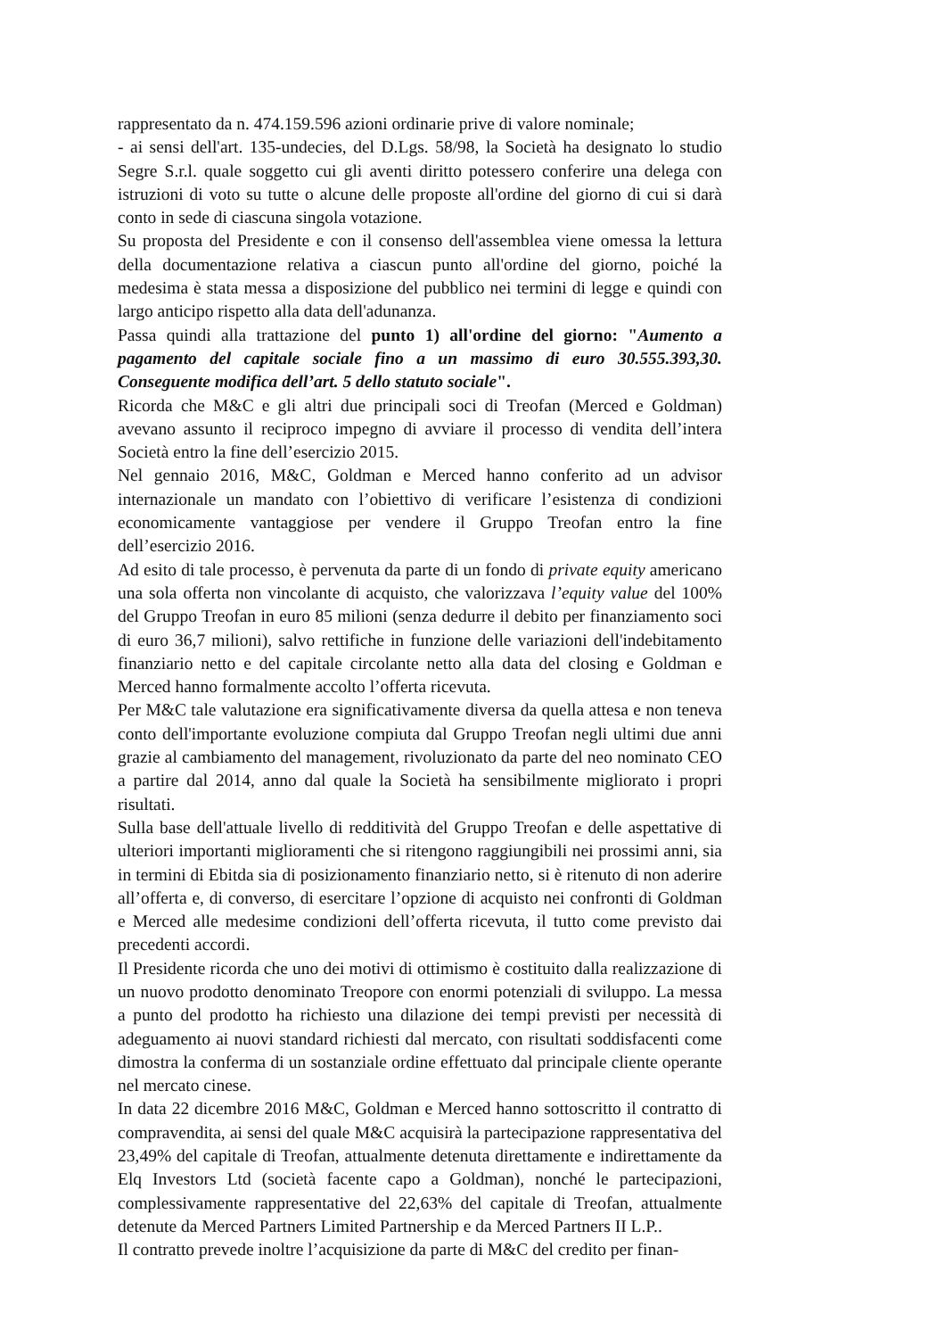rappresentato da n. 474.159.596 azioni ordinarie prive di valore nominale;
- ai sensi dell'art. 135-undecies, del D.Lgs. 58/98, la Società ha designato lo studio Segre S.r.l. quale soggetto cui gli aventi diritto potessero conferire una delega con istruzioni di voto su tutte o alcune delle proposte all'ordine del giorno di cui si darà conto in sede di ciascuna singola votazione.
Su proposta del Presidente e con il consenso dell'assemblea viene omessa la lettura della documentazione relativa a ciascun punto all'ordine del giorno, poiché la medesima è stata messa a disposizione del pubblico nei termini di legge e quindi con largo anticipo rispetto alla data dell'adunanza.
Passa quindi alla trattazione del punto 1) all'ordine del giorno: "Aumento a pagamento del capitale sociale fino a un massimo di euro 30.555.393,30. Conseguente modifica dell’art. 5 dello statuto sociale".
Ricorda che M&C e gli altri due principali soci di Treofan (Merced e Goldman) avevano assunto il reciproco impegno di avviare il processo di vendita dell’intera Società entro la fine dell’esercizio 2015.
Nel gennaio 2016, M&C, Goldman e Merced hanno conferito ad un advisor internazionale un mandato con l’obiettivo di verificare l’esistenza di condizioni economicamente vantaggiose per vendere il Gruppo Treofan entro la fine dell’esercizio 2016.
Ad esito di tale processo, è pervenuta da parte di un fondo di private equity americano una sola offerta non vincolante di acquisto, che valorizzava l’equity value del 100% del Gruppo Treofan in euro 85 milioni (senza dedurre il debito per finanziamento soci di euro 36,7 milioni), salvo rettifiche in funzione delle variazioni dell'indebitamento finanziario netto e del capitale circolante netto alla data del closing e Goldman e Merced hanno formalmente accolto l’offerta ricevuta.
Per M&C tale valutazione era significativamente diversa da quella attesa e non teneva conto dell'importante evoluzione compiuta dal Gruppo Treofan negli ultimi due anni grazie al cambiamento del management, rivoluzionato da parte del neo nominato CEO a partire dal 2014, anno dal quale la Società ha sensibilmente migliorato i propri risultati.
Sulla base dell'attuale livello di redditività del Gruppo Treofan e delle aspettative di ulteriori importanti miglioramenti che si ritengono raggiungibili nei prossimi anni, sia in termini di Ebitda sia di posizionamento finanziario netto, si è ritenuto di non aderire all’offerta e, di converso, di esercitare l’opzione di acquisto nei confronti di Goldman e Merced alle medesime condizioni dell’offerta ricevuta, il tutto come previsto dai precedenti accordi.
Il Presidente ricorda che uno dei motivi di ottimismo è costituito dalla realizzazione di un nuovo prodotto denominato Treopore con enormi potenziali di sviluppo. La messa a punto del prodotto ha richiesto una dilazione dei tempi previsti per necessità di adeguamento ai nuovi standard richiesti dal mercato, con risultati soddisfacenti come dimostra la conferma di un sostanziale ordine effettuato dal principale cliente operante nel mercato cinese.
In data 22 dicembre 2016 M&C, Goldman e Merced hanno sottoscritto il contratto di compravendita, ai sensi del quale M&C acquisirà la partecipazione rappresentativa del 23,49% del capitale di Treofan, attualmente detenuta direttamente e indirettamente da Elq Investors Ltd (società facente capo a Goldman), nonché le partecipazioni, complessivamente rappresentative del 22,63% del capitale di Treofan, attualmente detenute da Merced Partners Limited Partnership e da Merced Partners II L.P..
Il contratto prevede inoltre l’acquisizione da parte di M&C del credito per finan-